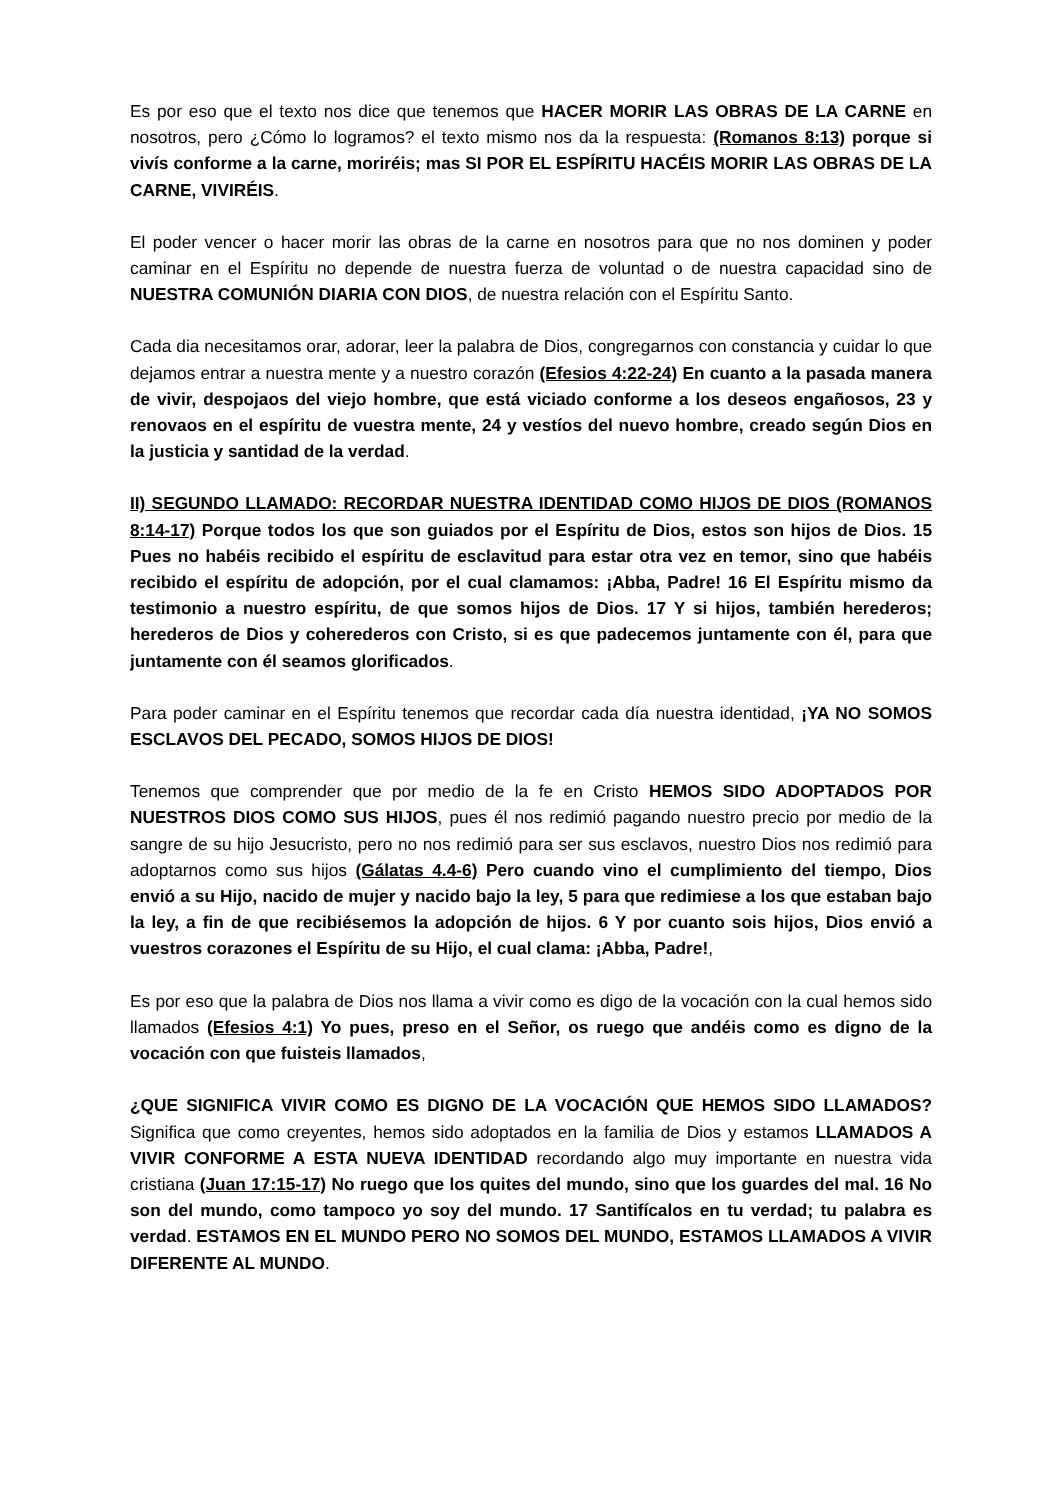Es por eso que el texto nos dice que tenemos que HACER MORIR LAS OBRAS DE LA CARNE en nosotros, pero ¿Cómo lo logramos? el texto mismo nos da la respuesta: (Romanos 8:13) porque si vivís conforme a la carne, moriréis; mas SI POR EL ESPÍRITU HACÉIS MORIR LAS OBRAS DE LA CARNE, VIVIRÉIS.
El poder vencer o hacer morir las obras de la carne en nosotros para que no nos dominen y poder caminar en el Espíritu no depende de nuestra fuerza de voluntad o de nuestra capacidad sino de NUESTRA COMUNIÓN DIARIA CON DIOS, de nuestra relación con el Espíritu Santo.
Cada dia necesitamos orar, adorar, leer la palabra de Dios, congregarnos con constancia y cuidar lo que dejamos entrar a nuestra mente y a nuestro corazón (Efesios 4:22-24) En cuanto a la pasada manera de vivir, despojaos del viejo hombre, que está viciado conforme a los deseos engañosos, 23 y renovaos en el espíritu de vuestra mente, 24 y vestíos del nuevo hombre, creado según Dios en la justicia y santidad de la verdad.
II) SEGUNDO LLAMADO: RECORDAR NUESTRA IDENTIDAD COMO HIJOS DE DIOS (ROMANOS 8:14-17) Porque todos los que son guiados por el Espíritu de Dios, estos son hijos de Dios. 15 Pues no habéis recibido el espíritu de esclavitud para estar otra vez en temor, sino que habéis recibido el espíritu de adopción, por el cual clamamos: ¡Abba, Padre! 16 El Espíritu mismo da testimonio a nuestro espíritu, de que somos hijos de Dios. 17 Y si hijos, también herederos; herederos de Dios y coherederos con Cristo, si es que padecemos juntamente con él, para que juntamente con él seamos glorificados.
Para poder caminar en el Espíritu tenemos que recordar cada día nuestra identidad, ¡YA NO SOMOS ESCLAVOS DEL PECADO, SOMOS HIJOS DE DIOS!
Tenemos que comprender que por medio de la fe en Cristo HEMOS SIDO ADOPTADOS POR NUESTROS DIOS COMO SUS HIJOS, pues él nos redimió pagando nuestro precio por medio de la sangre de su hijo Jesucristo, pero no nos redimió para ser sus esclavos, nuestro Dios nos redimió para adoptarnos como sus hijos (Gálatas 4.4-6) Pero cuando vino el cumplimiento del tiempo, Dios envió a su Hijo, nacido de mujer y nacido bajo la ley, 5 para que redimiese a los que estaban bajo la ley, a fin de que recibiésemos la adopción de hijos. 6 Y por cuanto sois hijos, Dios envió a vuestros corazones el Espíritu de su Hijo, el cual clama: ¡Abba, Padre!,
Es por eso que la palabra de Dios nos llama a vivir como es digo de la vocación con la cual hemos sido llamados (Efesios 4:1) Yo pues, preso en el Señor, os ruego que andéis como es digno de la vocación con que fuisteis llamados,
¿QUE SIGNIFICA VIVIR COMO ES DIGNO DE LA VOCACIÓN QUE HEMOS SIDO LLAMADOS? Significa que como creyentes, hemos sido adoptados en la familia de Dios y estamos LLAMADOS A VIVIR CONFORME A ESTA NUEVA IDENTIDAD recordando algo muy importante en nuestra vida cristiana (Juan 17:15-17) No ruego que los quites del mundo, sino que los guardes del mal. 16 No son del mundo, como tampoco yo soy del mundo. 17 Santifícalos en tu verdad; tu palabra es verdad. ESTAMOS EN EL MUNDO PERO NO SOMOS DEL MUNDO, ESTAMOS LLAMADOS A VIVIR DIFERENTE AL MUNDO.